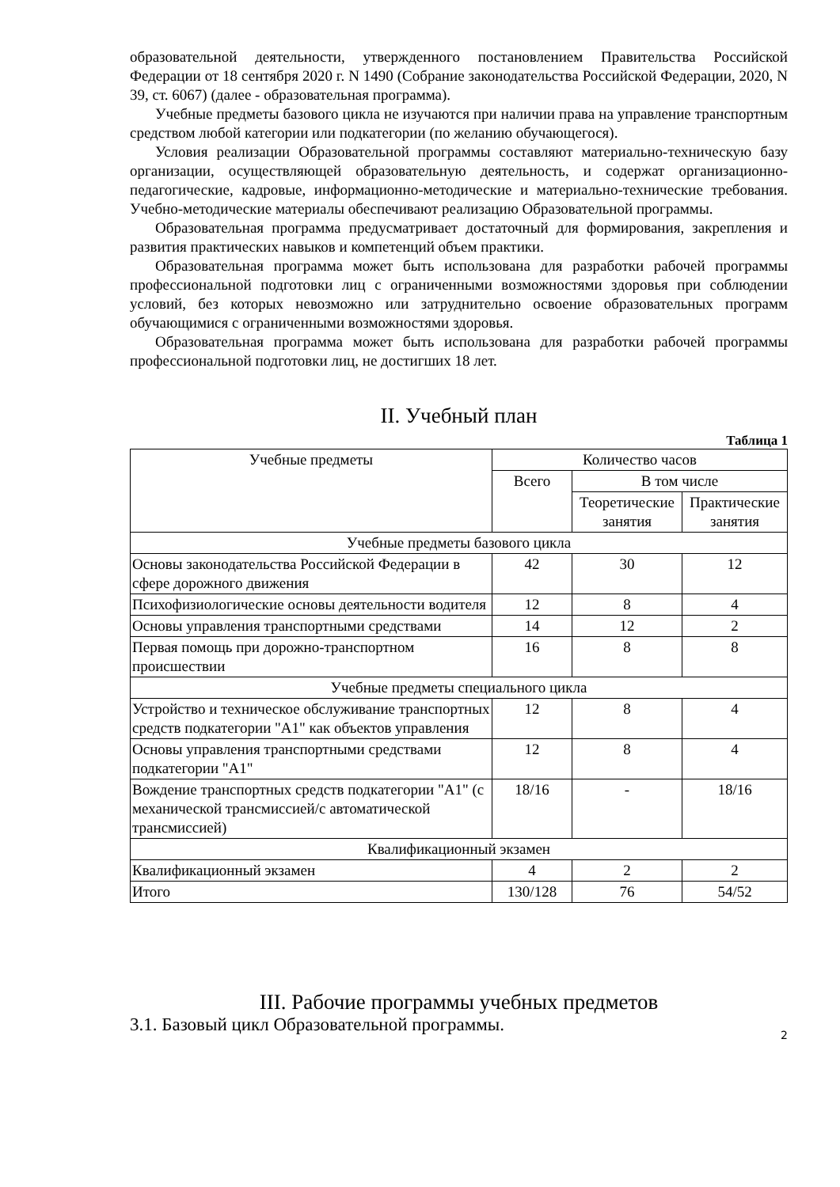образовательной деятельности, утвержденного постановлением Правительства Российской Федерации от 18 сентября 2020 г. N 1490 (Собрание законодательства Российской Федерации, 2020, N 39, ст. 6067) (далее - образовательная программа).
Учебные предметы базового цикла не изучаются при наличии права на управление транспортным средством любой категории или подкатегории (по желанию обучающегося).
Условия реализации Образовательной программы составляют материально-техническую базу организации, осуществляющей образовательную деятельность, и содержат организационно-педагогические, кадровые, информационно-методические и материально-технические требования. Учебно-методические материалы обеспечивают реализацию Образовательной программы.
Образовательная программа предусматривает достаточный для формирования, закрепления и развития практических навыков и компетенций объем практики.
Образовательная программа может быть использована для разработки рабочей программы профессиональной подготовки лиц с ограниченными возможностями здоровья при соблюдении условий, без которых невозможно или затруднительно освоение образовательных программ обучающимися с ограниченными возможностями здоровья.
Образовательная программа может быть использована для разработки рабочей программы профессиональной подготовки лиц, не достигших 18 лет.
II. Учебный план
Таблица 1
| Учебные предметы | Количество часов | | |
| --- | --- | --- | --- |
| | Всего | В том числе | |
| | | Теоретические занятия | Практические занятия |
| Учебные предметы базового цикла | | | |
| Основы законодательства Российской Федерации в сфере дорожного движения | 42 | 30 | 12 |
| Психофизиологические основы деятельности водителя | 12 | 8 | 4 |
| Основы управления транспортными средствами | 14 | 12 | 2 |
| Первая помощь при дорожно-транспортном происшествии | 16 | 8 | 8 |
| Учебные предметы специального цикла | | | |
| Устройство и техническое обслуживание транспортных средств подкатегории "A1" как объектов управления | 12 | 8 | 4 |
| Основы управления транспортными средствами подкатегории "A1" | 12 | 8 | 4 |
| Вождение транспортных средств подкатегории "A1" (с механической трансмиссией/с автоматической трансмиссией) | 18/16 | - | 18/16 |
| Квалификационный экзамен | | | |
| Квалификационный экзамен | 4 | 2 | 2 |
| Итого | 130/128 | 76 | 54/52 |
III. Рабочие программы учебных предметов
3.1. Базовый цикл Образовательной программы.
2